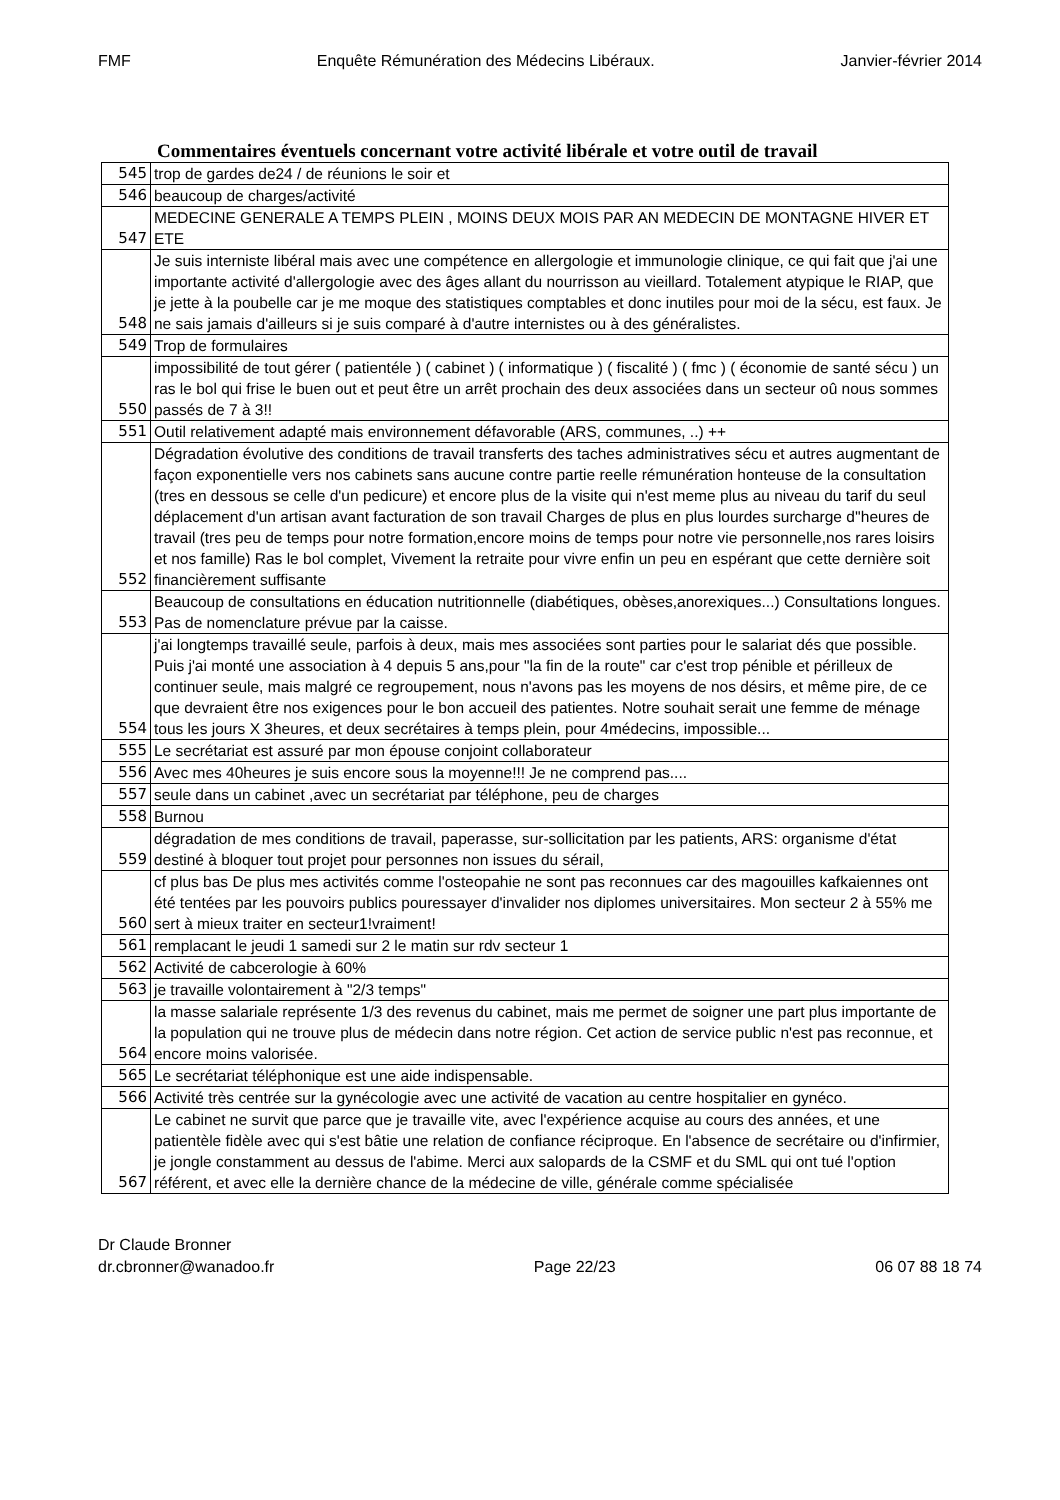FMF Enquête Rémunération des Médecins Libéraux. Janvier-février 2014
Commentaires éventuels concernant votre activité libérale et votre outil de travail
| 545 | trop de gardes de24 / de réunions le soir et |
| 546 | beaucoup de charges/activité |
| 547 | MEDECINE GENERALE A TEMPS PLEIN , MOINS DEUX MOIS PAR AN MEDECIN DE MONTAGNE HIVER ET ETE |
| 548 | Je suis interniste libéral mais avec une compétence en allergologie et immunologie clinique, ce qui fait que j'ai une importante activité d'allergologie avec des âges allant du nourrisson au vieillard. Totalement atypique le RIAP, que je jette à la poubelle car je me moque des statistiques comptables et donc inutiles pour moi de la sécu, est faux. Je ne sais jamais d'ailleurs si je suis comparé à d'autre internistes ou à des généralistes. |
| 549 | Trop de formulaires |
| 550 | impossibilité de tout gérer ( patientéle ) ( cabinet ) ( informatique ) ( fiscalité ) ( fmc ) ( économie de santé sécu ) un ras le bol qui frise le buen out et peut être un arrêt prochain des deux associées dans un secteur oû nous sommes passés de 7 à 3!! |
| 551 | Outil relativement adapté mais environnement défavorable (ARS, communes, ..) ++ |
| 552 | Dégradation évolutive des conditions de travail transferts des taches administratives sécu et autres augmentant de façon exponentielle vers nos cabinets sans aucune contre partie reelle rémunération honteuse de la consultation (tres en dessous se celle d'un pedicure) et encore plus de la visite qui n'est meme plus au niveau du tarif du seul déplacement d'un artisan avant facturation de son travail Charges de plus en plus lourdes surcharge d''heures de travail (tres peu de temps pour notre formation,encore moins de temps pour notre vie personnelle,nos rares loisirs et nos famille) Ras le bol complet, Vivement la retraite pour vivre enfin un peu en espérant que cette dernière soit financièrement suffisante |
| 553 | Beaucoup de consultations en éducation nutritionnelle (diabétiques, obèses,anorexiques...) Consultations longues. Pas de nomenclature prévue par la caisse. |
| 554 | j'ai longtemps travaillé seule, parfois à deux, mais mes associées sont parties pour le salariat dés que possible. Puis j'ai monté une association à 4 depuis 5 ans,pour "la fin de la route" car c'est trop pénible et périlleux de continuer seule, mais malgré ce regroupement, nous n'avons pas les moyens de nos désirs, et même pire, de ce que devraient être nos exigences pour le bon accueil des patientes. Notre souhait serait une femme de ménage tous les jours X 3heures, et deux secrétaires à temps plein, pour 4médecins, impossible... |
| 555 | Le secrétariat est assuré par mon épouse conjoint collaborateur |
| 556 | Avec mes 40heures je suis encore sous la moyenne!!! Je ne comprend pas.... |
| 557 | seule dans un cabinet ,avec un secrétariat par téléphone, peu de charges |
| 558 | Burnou |
| 559 | dégradation de mes conditions de travail, paperasse, sur-sollicitation par les patients, ARS: organisme d'état destiné à bloquer tout projet pour personnes non issues du sérail, |
| 560 | cf plus bas De plus mes activités comme l'osteopahie ne sont pas reconnues car des magouilles kafkaiennes ont été tentées par les pouvoirs publics pouressayer d'invalider nos diplomes universitaires. Mon secteur 2 à 55% me sert à mieux traiter en secteur1!vraiment! |
| 561 | remplacant le jeudi 1 samedi sur 2 le matin sur rdv secteur 1 |
| 562 | Activité de cabcerologie à 60% |
| 563 | je travaille volontairement à "2/3 temps" |
| 564 | la masse salariale représente 1/3 des revenus du cabinet, mais me permet de soigner une part plus importante de la population qui ne trouve plus de médecin dans notre région. Cet action de service public n'est pas reconnue, et encore moins valorisée. |
| 565 | Le secrétariat téléphonique est une aide indispensable. |
| 566 | Activité très centrée sur la gynécologie avec une activité de vacation au centre hospitalier en gynéco. |
| 567 | Le cabinet ne survit que parce que je travaille vite, avec l'expérience acquise au cours des années, et une patientèle fidèle avec qui s'est bâtie une relation de confiance réciproque. En l'absence de secrétaire ou d'infirmier, je jongle constamment au dessus de l'abime. Merci aux salopards de la CSMF et du SML qui ont tué l'option référent, et avec elle la dernière chance de la médecine de ville, générale comme spécialisée |
Dr Claude Bronner
dr.cbronner@wanadoo.fr Page 22/23 06 07 88 18 74